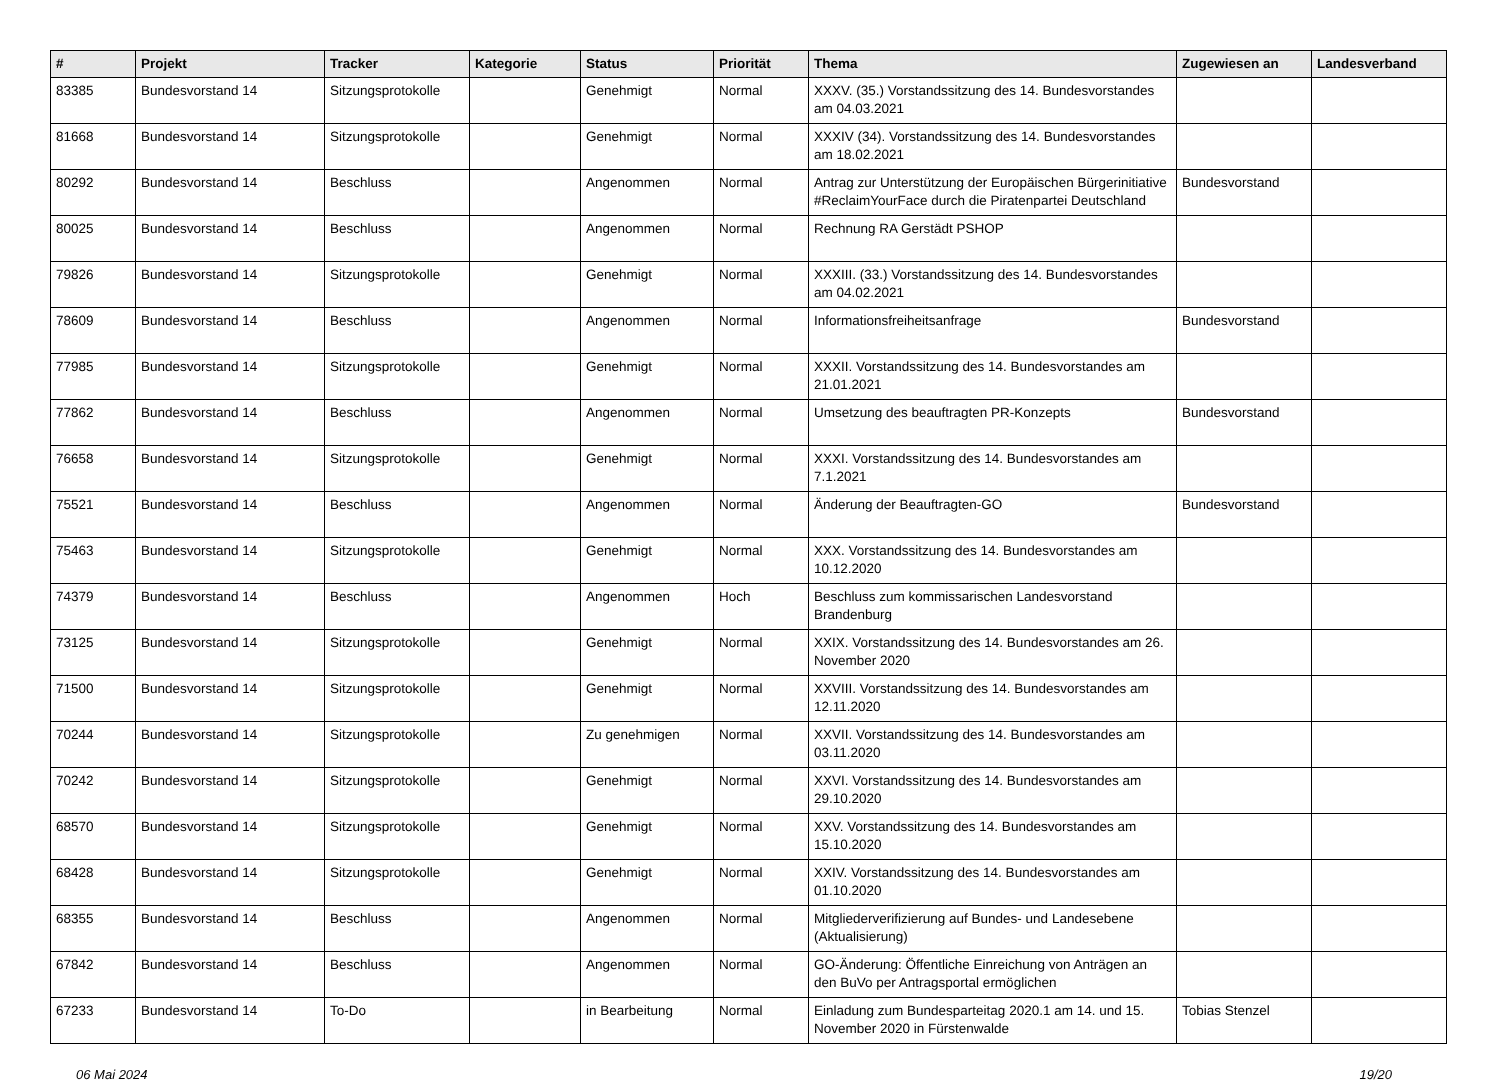| # | Projekt | Tracker | Kategorie | Status | Priorität | Thema | Zugewiesen an | Landesverband |
| --- | --- | --- | --- | --- | --- | --- | --- | --- |
| 83385 | Bundesvorstand 14 | Sitzungsprotokolle | | Genehmigt | Normal | XXXV. (35.) Vorstandssitzung des 14. Bundesvorstandes am 04.03.2021 | | |
| 81668 | Bundesvorstand 14 | Sitzungsprotokolle | | Genehmigt | Normal | XXXIV (34). Vorstandssitzung des 14. Bundesvorstandes am 18.02.2021 | | |
| 80292 | Bundesvorstand 14 | Beschluss | | Angenommen | Normal | Antrag zur Unterstützung der Europäischen Bürgerinitiative #ReclaimYourFace durch die Piratenpartei Deutschland | Bundesvorstand | |
| 80025 | Bundesvorstand 14 | Beschluss | | Angenommen | Normal | Rechnung RA Gerstädt PSHOP | | |
| 79826 | Bundesvorstand 14 | Sitzungsprotokolle | | Genehmigt | Normal | XXXIII. (33.) Vorstandssitzung des 14. Bundesvorstandes am 04.02.2021 | | |
| 78609 | Bundesvorstand 14 | Beschluss | | Angenommen | Normal | Informationsfreiheitsanfrage | Bundesvorstand | |
| 77985 | Bundesvorstand 14 | Sitzungsprotokolle | | Genehmigt | Normal | XXXII. Vorstandssitzung des 14. Bundesvorstandes am 21.01.2021 | | |
| 77862 | Bundesvorstand 14 | Beschluss | | Angenommen | Normal | Umsetzung des beauftragten PR-Konzepts | Bundesvorstand | |
| 76658 | Bundesvorstand 14 | Sitzungsprotokolle | | Genehmigt | Normal | XXXI. Vorstandssitzung des 14. Bundesvorstandes am 7.1.2021 | | |
| 75521 | Bundesvorstand 14 | Beschluss | | Angenommen | Normal | Änderung der Beauftragten-GO | Bundesvorstand | |
| 75463 | Bundesvorstand 14 | Sitzungsprotokolle | | Genehmigt | Normal | XXX. Vorstandssitzung des 14. Bundesvorstandes am 10.12.2020 | | |
| 74379 | Bundesvorstand 14 | Beschluss | | Angenommen | Hoch | Beschluss zum kommissarischen Landesvorstand Brandenburg | | |
| 73125 | Bundesvorstand 14 | Sitzungsprotokolle | | Genehmigt | Normal | XXIX. Vorstandssitzung des 14. Bundesvorstandes am 26. November 2020 | | |
| 71500 | Bundesvorstand 14 | Sitzungsprotokolle | | Genehmigt | Normal | XXVIII. Vorstandssitzung des 14. Bundesvorstandes am 12.11.2020 | | |
| 70244 | Bundesvorstand 14 | Sitzungsprotokolle | | Zu genehmigen | Normal | XXVII. Vorstandssitzung des 14. Bundesvorstandes am 03.11.2020 | | |
| 70242 | Bundesvorstand 14 | Sitzungsprotokolle | | Genehmigt | Normal | XXVI. Vorstandssitzung des 14. Bundesvorstandes am 29.10.2020 | | |
| 68570 | Bundesvorstand 14 | Sitzungsprotokolle | | Genehmigt | Normal | XXV. Vorstandssitzung des 14. Bundesvorstandes am 15.10.2020 | | |
| 68428 | Bundesvorstand 14 | Sitzungsprotokolle | | Genehmigt | Normal | XXIV. Vorstandssitzung des 14. Bundesvorstandes am 01.10.2020 | | |
| 68355 | Bundesvorstand 14 | Beschluss | | Angenommen | Normal | Mitgliederverifizierung auf Bundes- und Landesebene (Aktualisierung) | | |
| 67842 | Bundesvorstand 14 | Beschluss | | Angenommen | Normal | GO-Änderung: Öffentliche Einreichung von Anträgen an den BuVo per Antragsportal ermöglichen | | |
| 67233 | Bundesvorstand 14 | To-Do | | in Bearbeitung | Normal | Einladung zum Bundesparteitag 2020.1 am 14. und 15. November 2020 in Fürstenwalde | Tobias Stenzel | |
06 Mai 2024 19/20